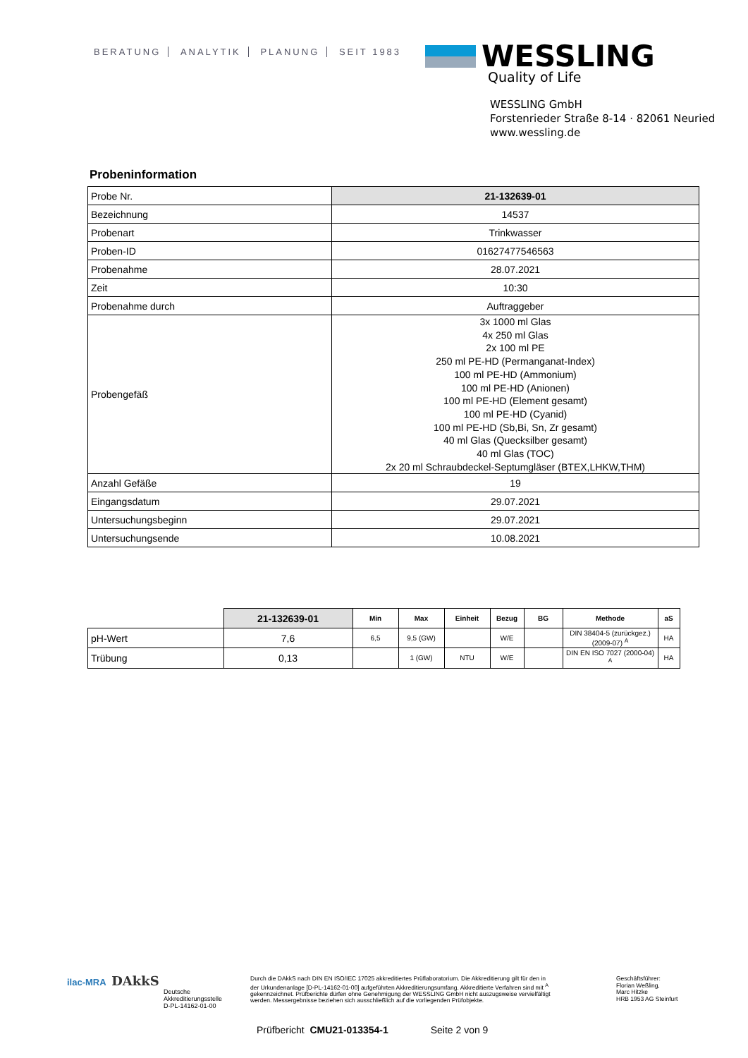BERATUNG ANALYTIK PLANUNG SEIT 1983
WESSLING
Quality of Life
WESSLING GmbH
Forstenrieder Straße 8-14 · 82061 Neuried
www.wessling.de
Probeninformation
| Probe Nr. | 21-132639-01 |
| Bezeichnung | 14537 |
| Probenart | Trinkwasser |
| Proben-ID | 01627477546563 |
| Probenahme | 28.07.2021 |
| Zeit | 10:30 |
| Probenahme durch | Auftraggeber |
| Probengefäß | 3x 1000 ml Glas 4x 250 ml Glas 2x 100 ml PE 250 ml PE-HD (Permanganat-Index) 100 ml PE-HD (Ammonium) 100 ml PE-HD (Anionen) 100 ml PE-HD (Element gesamt) 100 ml PE-HD (Cyanid) 100 ml PE-HD (Sb,Bi, Sn, Zr gesamt) 40 ml Glas (Quecksilber gesamt) 40 ml Glas (TOC) 2x 20 ml Schraubdeckel-Septumgläser (BTEX,LHKW,THM) |
| Anzahl Gefäße | 19 |
| Eingangsdatum | 29.07.2021 |
| Untersuchungsbeginn | 29.07.2021 |
| Untersuchungsende | 10.08.2021 |
| | 21-132639-01 | Min | Max | Einheit | Bezug | BG | Methode | aS |
| --- | --- | --- | --- | --- | --- | --- | --- | --- |
| pH-Wert | 7,6 | 6,5 | 9,5 (GW) | | W/E | | DIN 38404-5 (zurückgez.) (2009-07) <sup>A</sup> | HA |
| Trübung | 0,13 | | 1 (GW) | NTU | W/E | | DIN EN ISO 7027 (2000-04) <sup>A</sup> | HA |
ilac-MRA DAkkS
Deutsche
Akkreditierungsstelle
D-PL-14162-01-00
Durch die DAkkS nach DIN EN ISO/IEC 17025 akkreditiertes Prüflaboratorium. Die Akkreditierung gilt für den in der Urkundenanlage [D-PL-14162-01-00] aufgeführten Akkreditierungsumfang. Akkreditierte Verfahren sind mit <sup>A</sup> gekennzeichnet. Prüfberichte dürfen ohne Genehmigung der WESSLING GmbH nicht auszugsweise vervielfältigt werden. Messergebnisse beziehen sich ausschließlich auf die vorliegenden Prüfobjekte.
Geschäftsführer:
Florian Weßling,
Marc Hitzke
HRB 1953 AG Steinfurt
Prüfbericht CMU21-013354-1 Seite 2 von 9